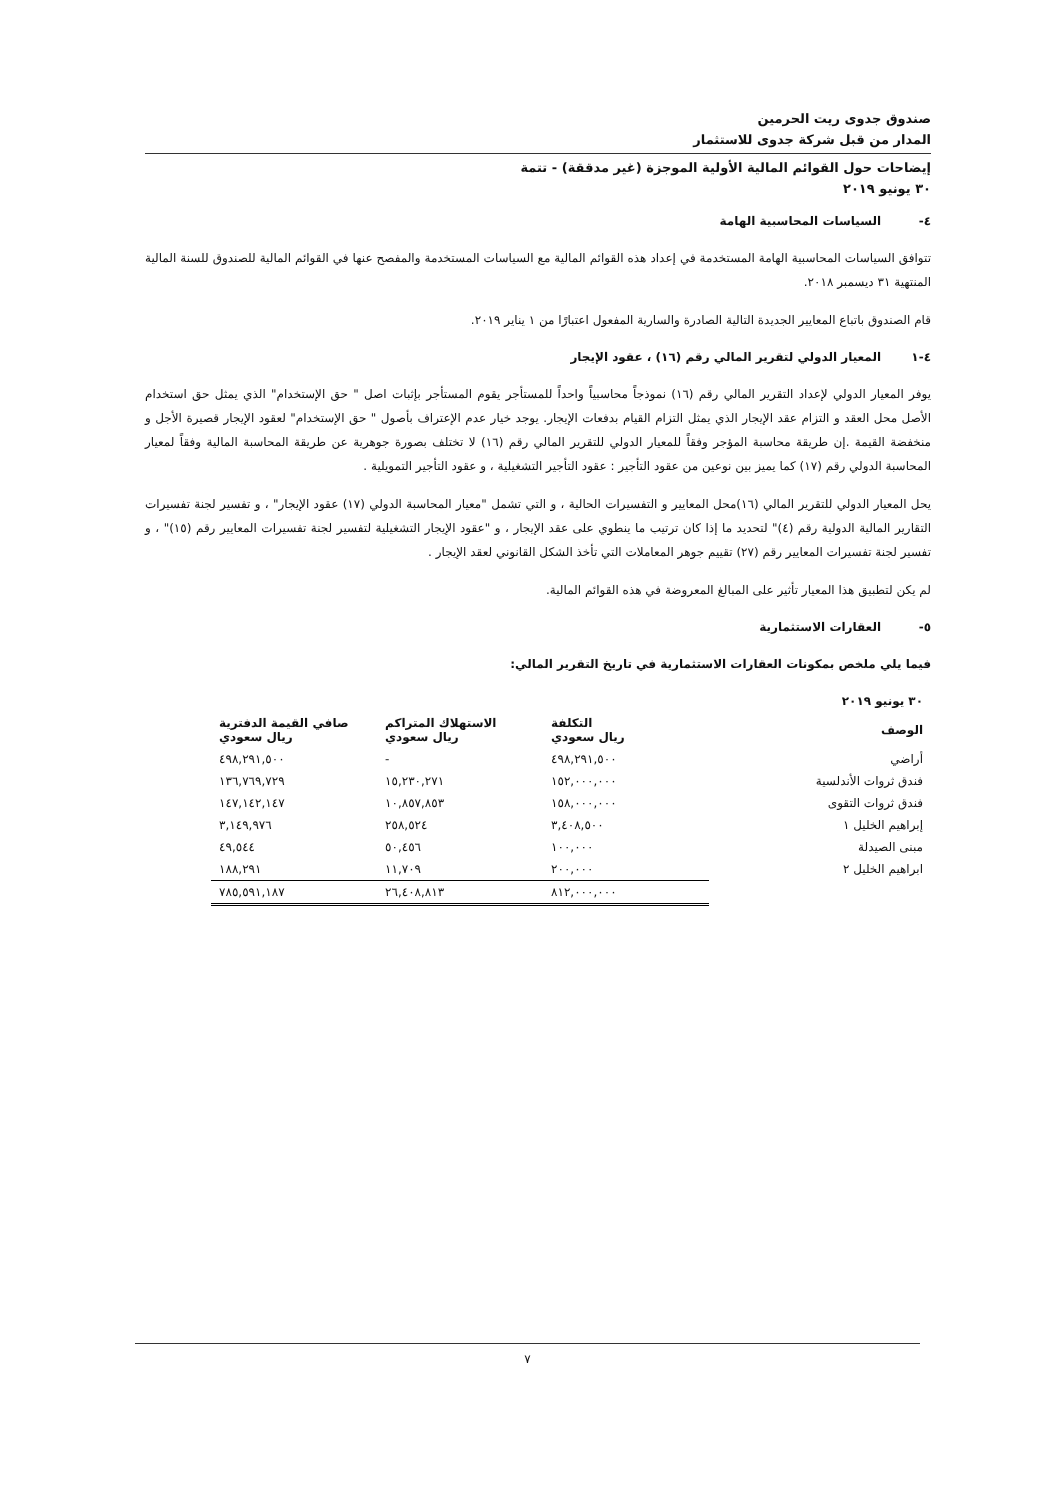صندوق جدوى ريت الحرمين
المدار من قبل شركة جدوى للاستثمار
إيضاحات حول القوائم المالية الأولية الموجزة (غير مدققة) - تتمة
٣٠ يونيو ٢٠١٩
٤- السياسات المحاسبية الهامة
تتوافق السياسات المحاسبية الهامة المستخدمة في إعداد هذه القوائم المالية مع السياسات المستخدمة والمفصح عنها في القوائم المالية للصندوق للسنة المالية المنتهية ٣١ ديسمبر ٢٠١٨.
قام الصندوق باتباع المعايير الجديدة التالية الصادرة والسارية المفعول اعتبارًا من ١ يناير ٢٠١٩.
٤-١ المعيار الدولي لتقرير المالي رقم (١٦) ، عقود الإيجار
يوفر المعيار الدولي لإعداد التقرير المالي رقم (١٦) نموذجاً محاسبياً واحداً للمستأجر يقوم المستأجر بإثبات اصل " حق الإستخدام" الذي يمثل حق استخدام الأصل محل العقد و التزام عقد الإيجار الذي يمثل التزام القيام بدفعات الإيجار. يوجد خيار عدم الإعتراف بأصول " حق الإستخدام" لعقود الإيجار قصيرة الأجل و منخفضة القيمة .إن طريقة محاسبة المؤجر وفقاً للمعيار الدولي للتقرير المالي رقم (١٦) لا تختلف بصورة جوهرية عن طريقة المحاسبة المالية وفقاً لمعيار المحاسبة الدولي رقم (١٧) كما يميز بين نوعين من عقود التأجير : عقود التأجير التشغيلية ، و عقود التأجير التمويلية .
يحل المعيار الدولي للتقرير المالي (١٦)محل المعايير و التفسيرات الحالية ، و التي تشمل "معيار المحاسبة الدولي (١٧) عقود الإيجار" ، و تفسير لجنة تفسيرات التقارير المالية الدولية رقم (٤)" لتحديد ما إذا كان ترتيب ما ينطوي على عقد الإيجار ، و "عقود الإيجار التشغيلية لتفسير لجنة تفسيرات المعايير رقم (١٥)" ، و تفسير لجنة تفسيرات المعايير رقم (٢٧) تقييم جوهر المعاملات التي تأخذ الشكل القانوني لعقد الإيجار .
لم يكن لتطبيق هذا المعيار تأثير على المبالغ المعروضة في هذه القوائم المالية.
٥- العقارات الاستثمارية
فيما يلي ملخص بمكونات العقارات الاستثمارية في تاريخ التقرير المالي:
| ٣٠ يونيو ٢٠١٩ | | | |
| --- | --- | --- | --- |
| الوصف | التكلفة ريال سعودي | الاستهلاك المتراكم ريال سعودي | صافي القيمة الدفترية ريال سعودي |
| أراضي | ٤٩٨,٢٩١,٥٠٠ | - | ٤٩٨,٢٩١,٥٠٠ |
| فندق ثروات الأندلسية | ١٥٢,٠٠٠,٠٠٠ | ١٥,٢٣٠,٢٧١ | ١٣٦,٧٦٩,٧٢٩ |
| فندق ثروات التقوى | ١٥٨,٠٠٠,٠٠٠ | ١٠,٨٥٧,٨٥٣ | ١٤٧,١٤٢,١٤٧ |
| إبراهيم الخليل ١ | ٣,٤٠٨,٥٠٠ | ٢٥٨,٥٢٤ | ٣,١٤٩,٩٧٦ |
| مبنى الصيدلة | ١٠٠,٠٠٠ | ٥٠,٤٥٦ | ٤٩,٥٤٤ |
| ابراهيم الخليل ٢ | ٢٠٠,٠٠٠ | ١١,٧٠٩ | ١٨٨,٢٩١ |
| | ٨١٢,٠٠٠,٠٠٠ | ٢٦,٤٠٨,٨١٣ | ٧٨٥,٥٩١,١٨٧ |
٧